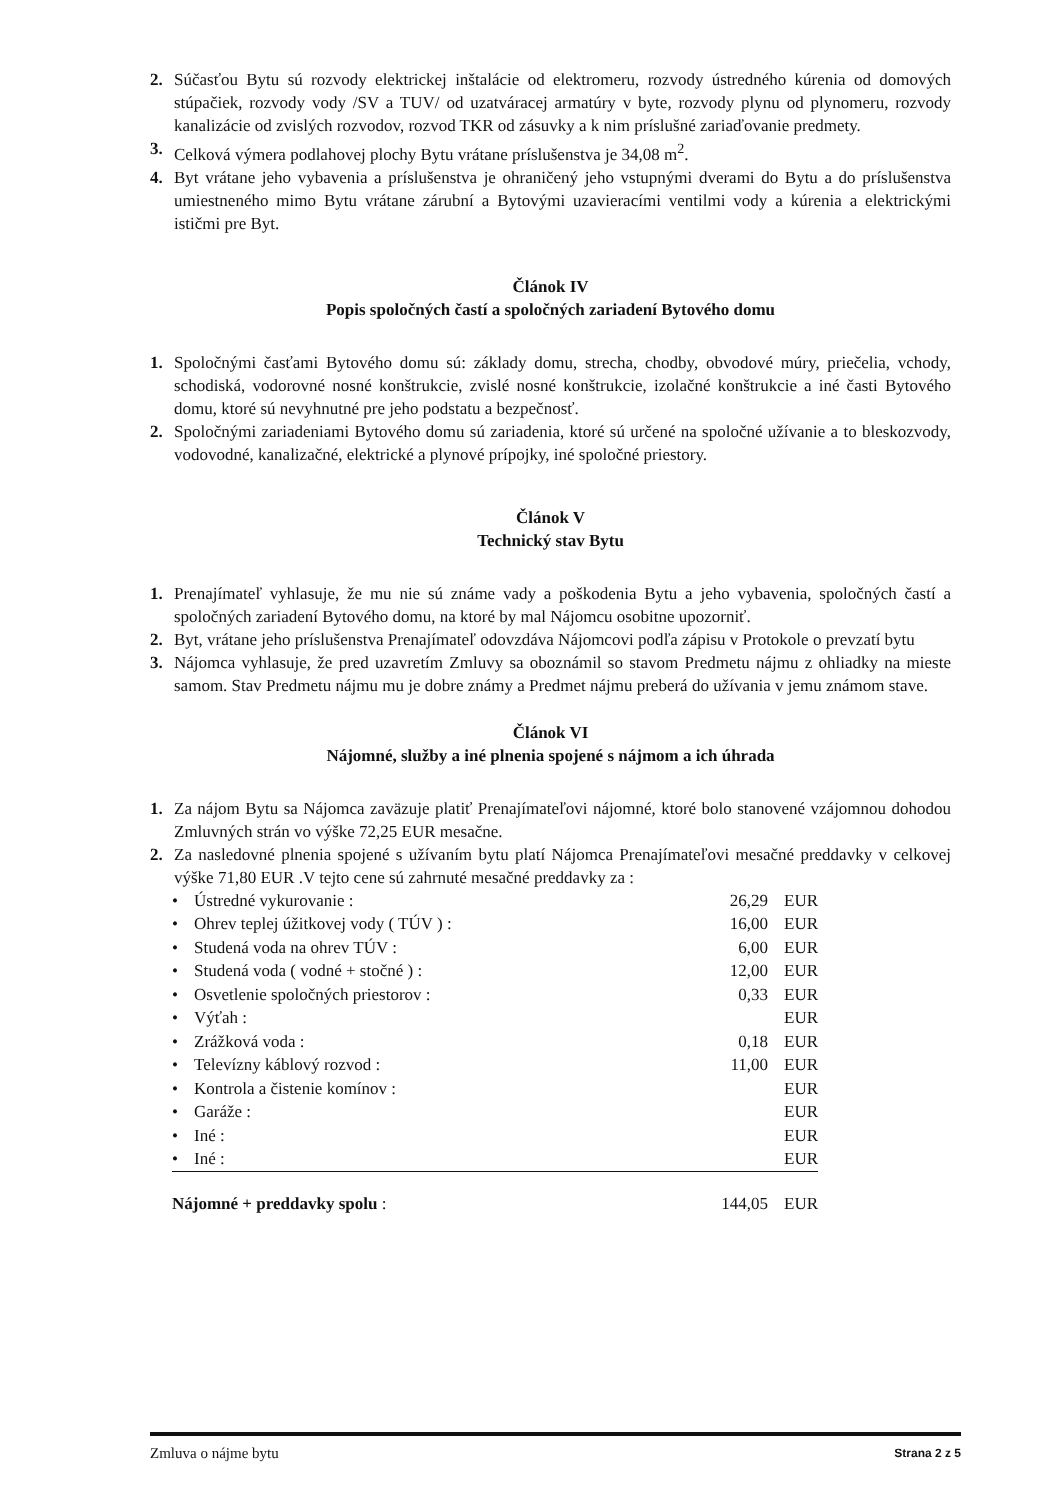2. Súčasťou Bytu sú rozvody elektrickej inštalácie od elektromeru, rozvody ústredného kúrenia od domových stúpačiek, rozvody vody /SV a TUV/ od uzatváracej armatúry v byte, rozvody plynu od plynomeru, rozvody kanalizácie od zvislých rozvodov, rozvod TKR od zásuvky a k nim príslušné zariaďovanie predmety.
3. Celková výmera podlahovej plochy Bytu vrátane príslušenstva je 34,08 m<sup>2</sup>.
4. Byt vrátane jeho vybavenia a príslušenstva je ohraničený jeho vstupnými dverami do Bytu a do príslušenstva umiestneného mimo Bytu vrátane zárubní a Bytovými uzavieracími ventilmi vody a kúrenia a elektrickými ističmi pre Byt.
Článok IV
Popis spoločných častí a spoločných zariadení Bytového domu
1. Spoločnými časťami Bytového domu sú: základy domu, strecha, chodby, obvodové múry, priečelia, vchody, schodiská, vodorovné nosné konštrukcie, zvislé nosné konštrukcie, izolačné konštrukcie a iné časti Bytového domu, ktoré sú nevyhnutné pre jeho podstatu a bezpečnosť.
2. Spoločnými zariadeniami Bytového domu sú zariadenia, ktoré sú určené na spoločné užívanie a to bleskozvody, vodovodné, kanalizačné, elektrické a plynové prípojky, iné spoločné priestory.
Článok V
Technický stav Bytu
1. Prenajímateľ vyhlasuje, že mu nie sú známe vady a poškodenia Bytu a jeho vybavenia, spoločných častí a spoločných zariadení Bytového domu, na ktoré by mal Nájomcu osobitne upozorniť.
2. Byt, vrátane jeho príslušenstva Prenajímateľ odovzdáva Nájomcovi podľa zápisu v Protokole o prevzatí bytu
3. Nájomca vyhlasuje, že pred uzavretím Zmluvy sa oboznámil so stavom Predmetu nájmu z ohliadky na mieste samom. Stav Predmetu nájmu mu je dobre známy a Predmet nájmu preberá do užívania v jemu známom stave.
Článok VI
Nájomné, služby a iné plnenia spojené s nájmom a ich úhrada
1. Za nájom Bytu sa Nájomca zaväzuje platiť Prenajímateľovi nájomné, ktoré bolo stanovené vzájomnou dohodou Zmluvných strán vo výške 72,25 EUR mesačne.
2. Za nasledovné plnenia spojené s užívaním bytu platí Nájomca Prenajímateľovi mesačné preddavky v celkovej výške 71,80 EUR .V tejto cene sú zahrnuté mesačné preddavky za :
| • | Ústredné vykurovanie : | 26,29 | EUR |
| • | Ohrev teplej úžitkovej vody ( TÚV ) : | 16,00 | EUR |
| • | Studená voda na ohrev TÚV : | 6,00 | EUR |
| • | Studená voda ( vodné + stočné ) : | 12,00 | EUR |
| • | Osvetlenie spoločných priestorov : | 0,33 | EUR |
| • | Výťah : | | EUR |
| • | Zrážková voda : | 0,18 | EUR |
| • | Televízny káblový rozvod : | 11,00 | EUR |
| • | Kontrola a čistenie komínov : | | EUR |
| • | Garáže : | | EUR |
| • | Iné : | | EUR |
| • | Iné : | | EUR |
| Nájomné + preddavky spolu : | | 144,05 | EUR |
Zmluva o nájme bytu Strana 2 z 5